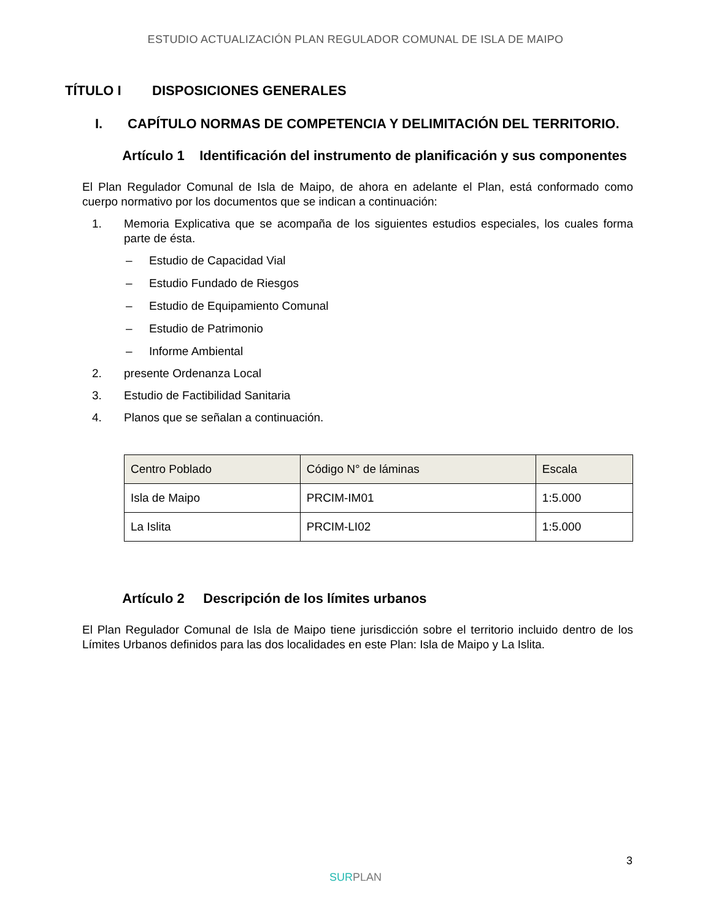ESTUDIO ACTUALIZACIÓN PLAN REGULADOR COMUNAL DE ISLA DE MAIPO
TÍTULO I DISPOSICIONES GENERALES
I. CAPÍTULO NORMAS DE COMPETENCIA Y DELIMITACIÓN DEL TERRITORIO.
Artículo 1 Identificación del instrumento de planificación y sus componentes
El Plan Regulador Comunal de Isla de Maipo, de ahora en adelante el Plan, está conformado como cuerpo normativo por los documentos que se indican a continuación:
1. Memoria Explicativa que se acompaña de los siguientes estudios especiales, los cuales forma parte de ésta.
– Estudio de Capacidad Vial
– Estudio Fundado de Riesgos
– Estudio de Equipamiento Comunal
– Estudio de Patrimonio
– Informe Ambiental
2. presente Ordenanza Local
3. Estudio de Factibilidad Sanitaria
4. Planos que se señalan a continuación.
| Centro Poblado | Código N° de láminas | Escala |
| --- | --- | --- |
| Isla de Maipo | PRCIM-IM01 | 1:5.000 |
| La Islita | PRCIM-LI02 | 1:5.000 |
Artículo 2 Descripción de los límites urbanos
El Plan Regulador Comunal de Isla de Maipo tiene jurisdicción sobre el territorio incluido dentro de los Límites Urbanos definidos para las dos localidades en este Plan: Isla de Maipo y La Islita.
3
SURPLAN